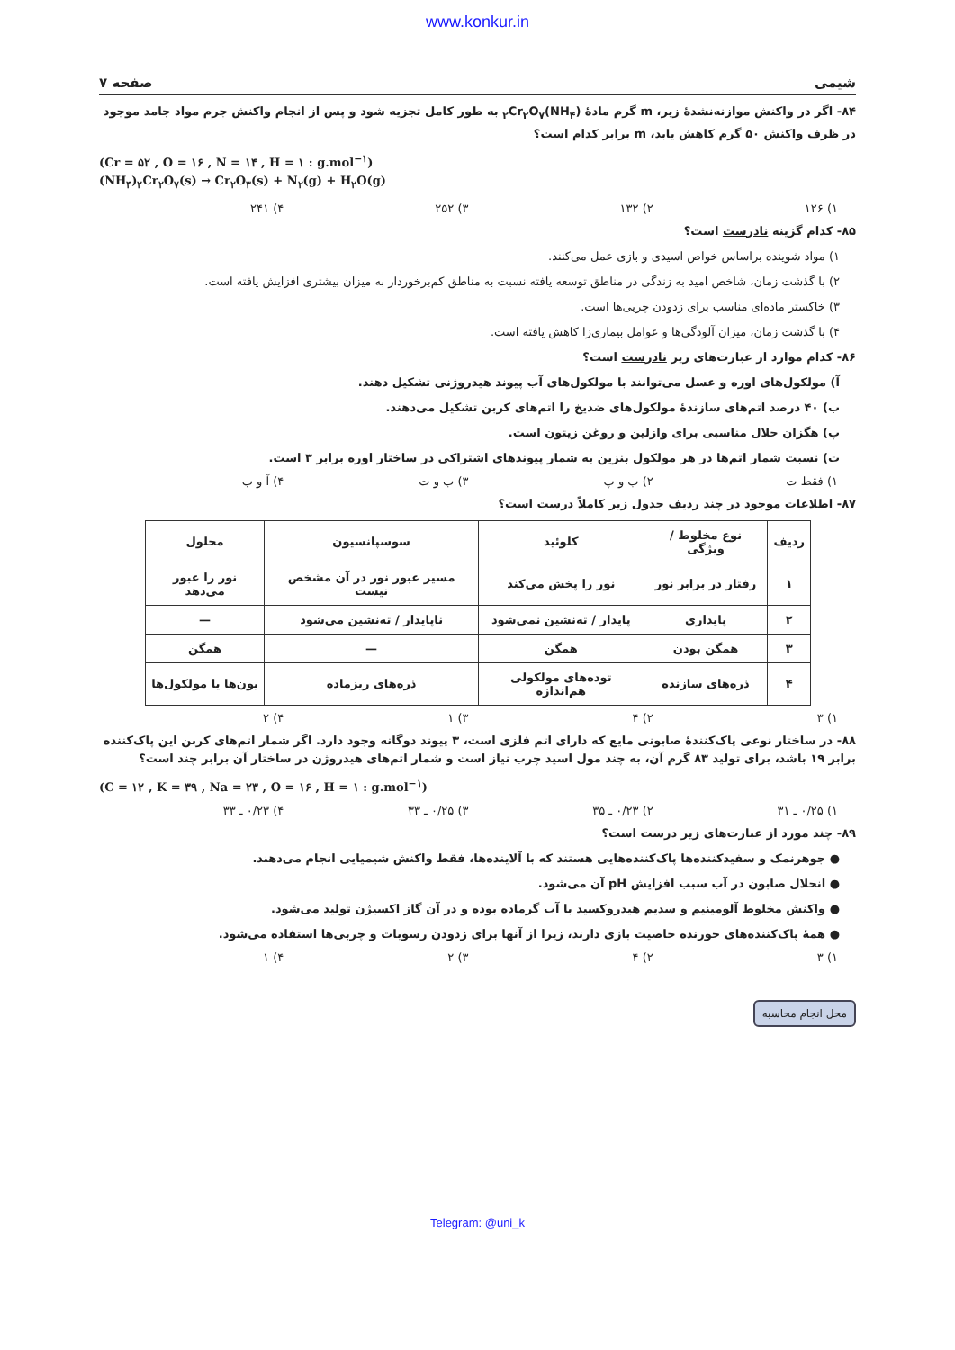www.konkur.in
شیمی صفحه ۷
۸۴- اگر در واکنش موازنه‌نشدهٔ زیر، m گرم مادهٔ (NH<sub>۴</sub>)<sub>۲</sub>Cr<sub>۲</sub>O<sub>۷</sub> به طور کامل تجزیه شود و پس از انجام واکنش جرم مواد جامد موجود در ظرف واکنش ۵۰ گرم کاهش یابد، m برابر کدام است؟
(Cr = ۵۲ , O = ۱۶ , N = ۱۴ , H = ۱ : g.mol<sup>−۱</sup>)
(NH<sub>۴</sub>)<sub>۲</sub>Cr<sub>۲</sub>O<sub>۷</sub>(s) → Cr<sub>۲</sub>O<sub>۳</sub>(s) + N<sub>۲</sub>(g) + H<sub>۲</sub>O(g)
۱) ۱۲۶ ۲) ۱۳۲ ۳) ۲۵۲ ۴) ۲۴۱
۸۵- کدام گزینه نادرست است؟
۱) مواد شوینده براساس خواص اسیدی و بازی عمل می‌کنند.
۲) با گذشت زمان، شاخص امید به زندگی در مناطق توسعه یافته نسبت به مناطق کم‌برخوردار به میزان بیشتری افزایش یافته است.
۳) خاکستر ماده‌ای مناسب برای زدودن چربی‌ها است.
۴) با گذشت زمان، میزان آلودگی‌ها و عوامل بیماری‌زا کاهش یافته است.
۸۶- کدام موارد از عبارت‌های زیر نادرست است؟
آ) مولکول‌های اوره و عسل می‌توانند با مولکول‌های آب پیوند هیدروژنی تشکیل دهند.
ب) ۴۰ درصد اتم‌های سازندهٔ مولکول‌های ضدیخ را اتم‌های کربن تشکیل می‌دهند.
پ) هگزان حلال مناسبی برای وازلین و روغن زیتون است.
ت) نسبت شمار اتم‌ها در هر مولکول بنزین به شمار پیوندهای اشتراکی در ساختار اوره برابر ۳ است.
۱) فقط ت ۲) ب و پ ۳) ب و ت ۴) آ و ب
۸۷- اطلاعات موجود در چند ردیف جدول زیر کاملاً درست است؟
| ردیف | نوع مخلوط / ویژگی | کلوئید | سوسپانسیون | محلول |
| --- | --- | --- | --- | --- |
| ۱ | رفتار در برابر نور | نور را پخش می‌کند | مسیر عبور نور در آن مشخص نیست | نور را عبور می‌دهد |
| ۲ | پایداری | پایدار / ته‌نشین نمی‌شود | ناپایدار / ته‌نشین می‌شود | — |
| ۳ | همگن بودن | همگن | — | همگن |
| ۴ | ذره‌های سازنده | توده‌های مولکولی هم‌اندازه | ذره‌های ریزماده | یون‌ها یا مولکول‌ها |
۱) ۳ ۲) ۴ ۳) ۱ ۴) ۲
۸۸- در ساختار نوعی پاک‌کنندهٔ صابونی مایع که دارای اتم فلزی است، ۳ پیوند دوگانه وجود دارد. اگر شمار اتم‌های کربن این پاک‌کننده برابر ۱۹ باشد، برای تولید ۸۳ گرم آن، به چند مول اسید چرب نیاز است و شمار اتم‌های هیدروژن در ساختار آن برابر چند است؟
(C = ۱۲ , K = ۳۹ , Na = ۲۳ , O = ۱۶ , H = ۱ : g.mol<sup>−۱</sup>)
۱) ۰/۲۵ ـ ۳۱ ۲) ۰/۲۳ ـ ۳۵ ۳) ۰/۲۵ ـ ۳۳ ۴) ۰/۲۳ ـ ۳۳
۸۹- چند مورد از عبارت‌های زیر درست است؟
● جوهرنمک و سفیدکننده‌ها پاک‌کننده‌هایی هستند که با آلاینده‌ها، فقط واکنش شیمیایی انجام می‌دهند.
● انحلال صابون در آب سبب افزایش pH آن می‌شود.
● واکنش مخلوط آلومینیم و سدیم هیدروکسید با آب گرماده بوده و در آن گاز اکسیژن تولید می‌شود.
● همهٔ پاک‌کننده‌های خورنده خاصیت بازی دارند، زیرا از آنها برای زدودن رسوبات و چربی‌ها استفاده می‌شود.
۱) ۳ ۲) ۴ ۳) ۲ ۴) ۱
محل انجام محاسبه
Telegram: @uni_k